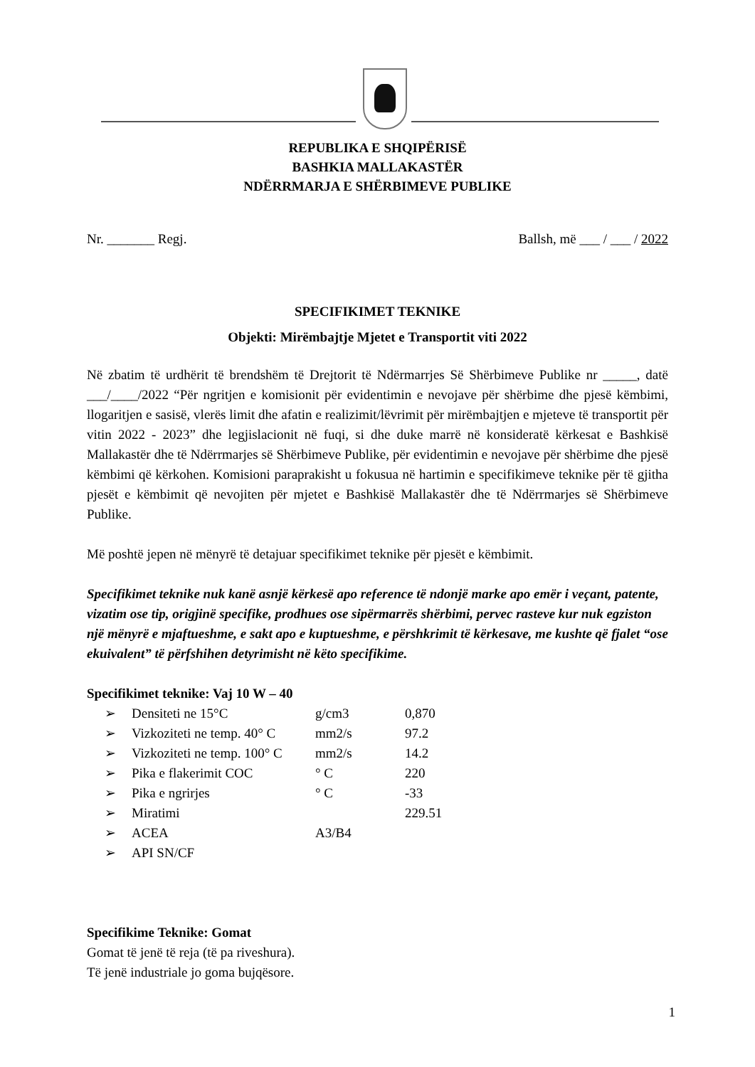REPUBLIKA E SHQIPËRISË
BASHKIA MALLAKASTËR
NDËRRMARJA E SHËRBIMEVE PUBLIKE
Nr. _______ Regj. Ballsh, më ___ / ___ / 2022
SPECIFIKIMET TEKNIKE
Objekti: Mirëmbajtje Mjetet e Transportit viti 2022
Në zbatim të urdhërit të brendshëm të Drejtorit të Ndërmarrjes Së Shërbimeve Publike nr _____, datë ___/____/2022 “Për ngritjen e komisionit për evidentimin e nevojave për shërbime dhe pjesë këmbimi, llogaritjen e sasisë, vlerës limit dhe afatin e realizimit/lëvrimit për mirëmbajtjen e mjeteve të transportit për vitin 2022 - 2023” dhe legjislacionit në fuqi, si dhe duke marrë në konsideratë kërkesat e Bashkisë Mallakastër dhe të Ndërrmarjes së Shërbimeve Publike, për evidentimin e nevojave për shërbime dhe pjesë këmbimi që kërkohen. Komisioni paraprakisht u fokusua në hartimin e specifikimeve teknike për të gjitha pjesët e këmbimit që nevojiten për mjetet e Bashkisë Mallakastër dhe të Ndërrmarjes së Shërbimeve Publike.
Më poshtë jepen në mënyrë të detajuar specifikimet teknike për pjesët e këmbimit.
Specifikimet teknike nuk kanë asnjë kërkesë apo reference të ndonjë marke apo emër i veçant, patente, vizatim ose tip, origjinë specifike, prodhues ose sipërmarrës shërbimi, pervec rasteve kur nuk egziston një mënyrë e mjaftueshme, e sakt apo e kuptueshme, e përshkrimit të kërkesave, me kushte që fjalet “ose ekuivalent” të përfshihen detyrimisht në këto specifikime.
Specifikimet teknike: Vaj 10 W – 40
| ➢ | Densiteti ne 15°C | g/cm3 | 0,870 |
| ➢ | Vizkoziteti ne temp. 40° C | mm2/s | 97.2 |
| ➢ | Vizkoziteti ne temp. 100° C | mm2/s | 14.2 |
| ➢ | Pika e flakerimit COC | ° C | 220 |
| ➢ | Pika e ngrirjes | ° C | -33 |
| ➢ | Miratimi | | 229.51 |
| ➢ | ACEA | A3/B4 | |
| ➢ | API SN/CF | | |
Specifikime Teknike: Gomat
Gomat të jenë të reja (të pa riveshura).
Të jenë industriale jo goma bujqësore.
1